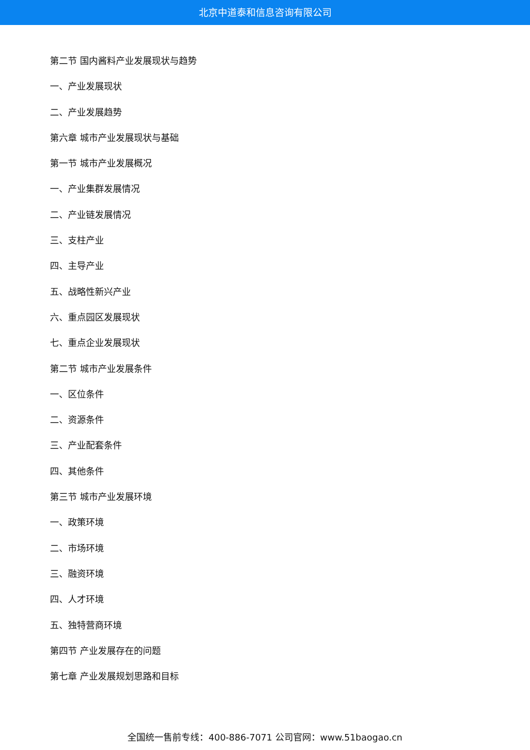北京中道泰和信息咨询有限公司
第二节 国内酱料产业发展现状与趋势
一、产业发展现状
二、产业发展趋势
第六章 城市产业发展现状与基础
第一节 城市产业发展概况
一、产业集群发展情况
二、产业链发展情况
三、支柱产业
四、主导产业
五、战略性新兴产业
六、重点园区发展现状
七、重点企业发展现状
第二节 城市产业发展条件
一、区位条件
二、资源条件
三、产业配套条件
四、其他条件
第三节 城市产业发展环境
一、政策环境
二、市场环境
三、融资环境
四、人才环境
五、独特营商环境
第四节 产业发展存在的问题
第七章 产业发展规划思路和目标
全国统一售前专线：400-886-7071 公司官网：www.51baogao.cn